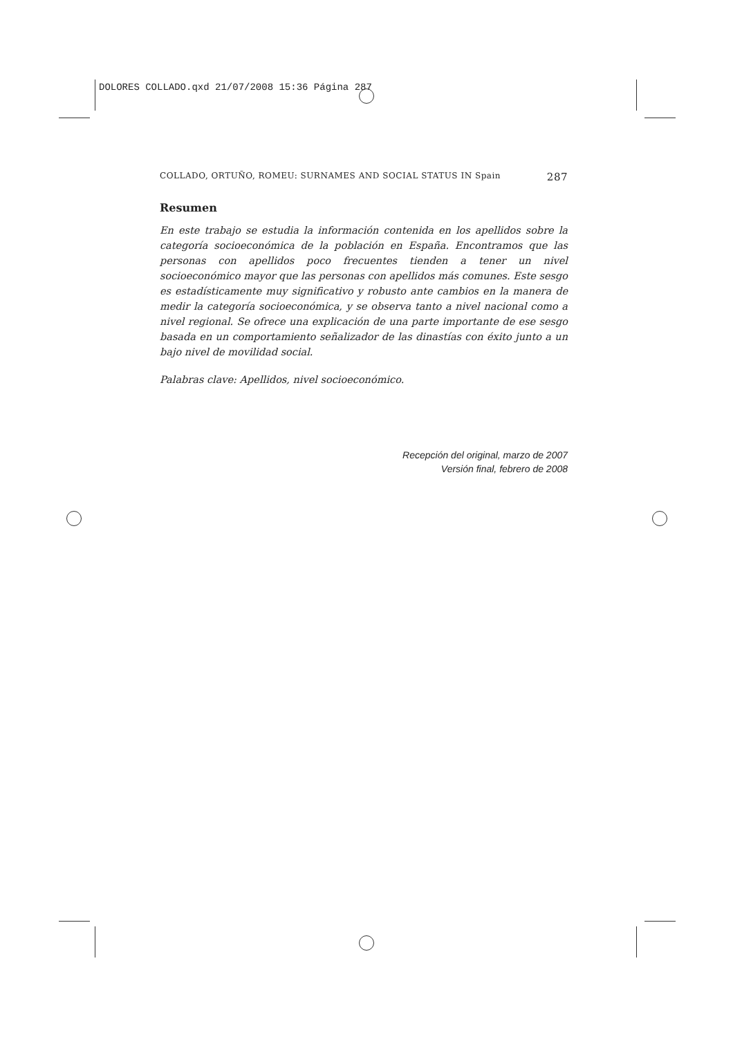DOLORES COLLADO.qxd 21/07/2008 15:36 Página 287
COLLADO, ORTUÑO, ROMEU: SURNAMES AND SOCIAL STATUS IN Spain 287
Resumen
En este trabajo se estudia la información contenida en los apellidos sobre la categoría socioeconómica de la población en España. Encontramos que las personas con apellidos poco frecuentes tienden a tener un nivel socioeconómico mayor que las personas con apellidos más comunes. Este sesgo es estadísticamente muy significativo y robusto ante cambios en la manera de medir la categoría socioeconómica, y se observa tanto a nivel nacional como a nivel regional. Se ofrece una explicación de una parte importante de ese sesgo basada en un comportamiento señalizador de las dinastías con éxito junto a un bajo nivel de movilidad social.
Palabras clave: Apellidos, nivel socioeconómico.
Recepción del original, marzo de 2007
Versión final, febrero de 2008